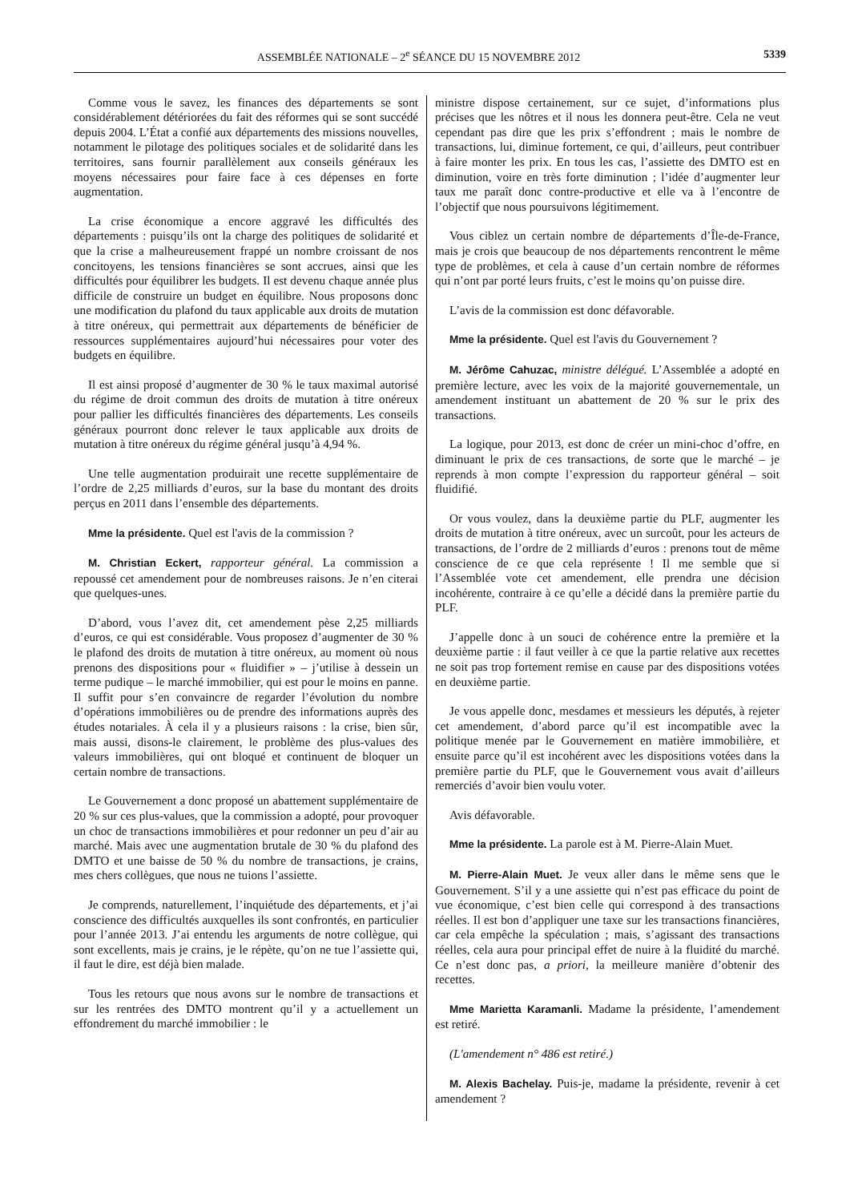ASSEMBLÉE NATIONALE – 2<sup>e</sup> SÉANCE DU 15 NOVEMBRE 2012 5339
Comme vous le savez, les finances des départements se sont considérablement détériorées du fait des réformes qui se sont succédé depuis 2004. L’État a confié aux départements des missions nouvelles, notamment le pilotage des politiques sociales et de solidarité dans les territoires, sans fournir parallèlement aux conseils généraux les moyens nécessaires pour faire face à ces dépenses en forte augmentation.
La crise économique a encore aggravé les difficultés des départements : puisqu’ils ont la charge des politiques de solidarité et que la crise a malheureusement frappé un nombre croissant de nos concitoyens, les tensions financières se sont accrues, ainsi que les difficultés pour équilibrer les budgets. Il est devenu chaque année plus difficile de construire un budget en équilibre. Nous proposons donc une modification du plafond du taux applicable aux droits de mutation à titre onéreux, qui permettrait aux départements de bénéficier de ressources supplémentaires aujourd’hui nécessaires pour voter des budgets en équilibre.
Il est ainsi proposé d’augmenter de 30 % le taux maximal autorisé du régime de droit commun des droits de mutation à titre onéreux pour pallier les difficultés financières des départements. Les conseils généraux pourront donc relever le taux applicable aux droits de mutation à titre onéreux du régime général jusqu’à 4,94 %.
Une telle augmentation produirait une recette supplémentaire de l’ordre de 2,25 milliards d’euros, sur la base du montant des droits perçus en 2011 dans l’ensemble des départements.
Mme la présidente. Quel est l'avis de la commission ?
M. Christian Eckert, rapporteur général. La commission a repoussé cet amendement pour de nombreuses raisons. Je n’en citerai que quelques-unes.
D’abord, vous l’avez dit, cet amendement pèse 2,25 milliards d’euros, ce qui est considérable. Vous proposez d’augmenter de 30 % le plafond des droits de mutation à titre onéreux, au moment où nous prenons des dispositions pour « fluidifier » – j’utilise à dessein un terme pudique – le marché immobilier, qui est pour le moins en panne. Il suffit pour s’en convaincre de regarder l’évolution du nombre d’opérations immobilières ou de prendre des informations auprès des études notariales. À cela il y a plusieurs raisons : la crise, bien sûr, mais aussi, disons-le clairement, le problème des plus-values des valeurs immobilières, qui ont bloqué et continuent de bloquer un certain nombre de transactions.
Le Gouvernement a donc proposé un abattement supplémentaire de 20 % sur ces plus-values, que la commission a adopté, pour provoquer un choc de transactions immobilières et pour redonner un peu d’air au marché. Mais avec une augmentation brutale de 30 % du plafond des DMTO et une baisse de 50 % du nombre de transactions, je crains, mes chers collègues, que nous ne tuions l’assiette.
Je comprends, naturellement, l’inquiétude des départements, et j’ai conscience des difficultés auxquelles ils sont confrontés, en particulier pour l’année 2013. J’ai entendu les arguments de notre collègue, qui sont excellents, mais je crains, je le répète, qu’on ne tue l’assiette qui, il faut le dire, est déjà bien malade.
Tous les retours que nous avons sur le nombre de transactions et sur les rentrées des DMTO montrent qu’il y a actuellement un effondrement du marché immobilier : le
ministre dispose certainement, sur ce sujet, d’informations plus précises que les nôtres et il nous les donnera peut-être. Cela ne veut cependant pas dire que les prix s’effondrent ; mais le nombre de transactions, lui, diminue fortement, ce qui, d’ailleurs, peut contribuer à faire monter les prix. En tous les cas, l’assiette des DMTO est en diminution, voire en très forte diminution ; l’idée d’augmenter leur taux me paraît donc contre-productive et elle va à l’encontre de l’objectif que nous poursuivons légitimement.
Vous ciblez un certain nombre de départements d’Île-de-France, mais je crois que beaucoup de nos départements rencontrent le même type de problèmes, et cela à cause d’un certain nombre de réformes qui n’ont par porté leurs fruits, c’est le moins qu’on puisse dire.
L’avis de la commission est donc défavorable.
Mme la présidente. Quel est l'avis du Gouvernement ?
M. Jérôme Cahuzac, ministre délégué. L’Assemblée a adopté en première lecture, avec les voix de la majorité gouvernementale, un amendement instituant un abattement de 20 % sur le prix des transactions.
La logique, pour 2013, est donc de créer un mini-choc d’offre, en diminuant le prix de ces transactions, de sorte que le marché – je reprends à mon compte l’expression du rapporteur général – soit fluidifié.
Or vous voulez, dans la deuxième partie du PLF, augmenter les droits de mutation à titre onéreux, avec un surcoût, pour les acteurs de transactions, de l’ordre de 2 milliards d’euros : prenons tout de même conscience de ce que cela représente ! Il me semble que si l’Assemblée vote cet amendement, elle prendra une décision incohérente, contraire à ce qu’elle a décidé dans la première partie du PLF.
J’appelle donc à un souci de cohérence entre la première et la deuxième partie : il faut veiller à ce que la partie relative aux recettes ne soit pas trop fortement remise en cause par des dispositions votées en deuxième partie.
Je vous appelle donc, mesdames et messieurs les députés, à rejeter cet amendement, d’abord parce qu’il est incompatible avec la politique menée par le Gouvernement en matière immobilière, et ensuite parce qu’il est incohérent avec les dispositions votées dans la première partie du PLF, que le Gouvernement vous avait d’ailleurs remerciés d’avoir bien voulu voter.
Avis défavorable.
Mme la présidente. La parole est à M. Pierre-Alain Muet.
M. Pierre-Alain Muet. Je veux aller dans le même sens que le Gouvernement. S’il y a une assiette qui n’est pas efficace du point de vue économique, c’est bien celle qui correspond à des transactions réelles. Il est bon d’appliquer une taxe sur les transactions financières, car cela empêche la spéculation ; mais, s’agissant des transactions réelles, cela aura pour principal effet de nuire à la fluidité du marché. Ce n’est donc pas, a priori, la meilleure manière d’obtenir des recettes.
Mme Marietta Karamanli. Madame la présidente, l’amendement est retiré.
(L'amendement n° 486 est retiré.)
M. Alexis Bachelay. Puis-je, madame la présidente, revenir à cet amendement ?